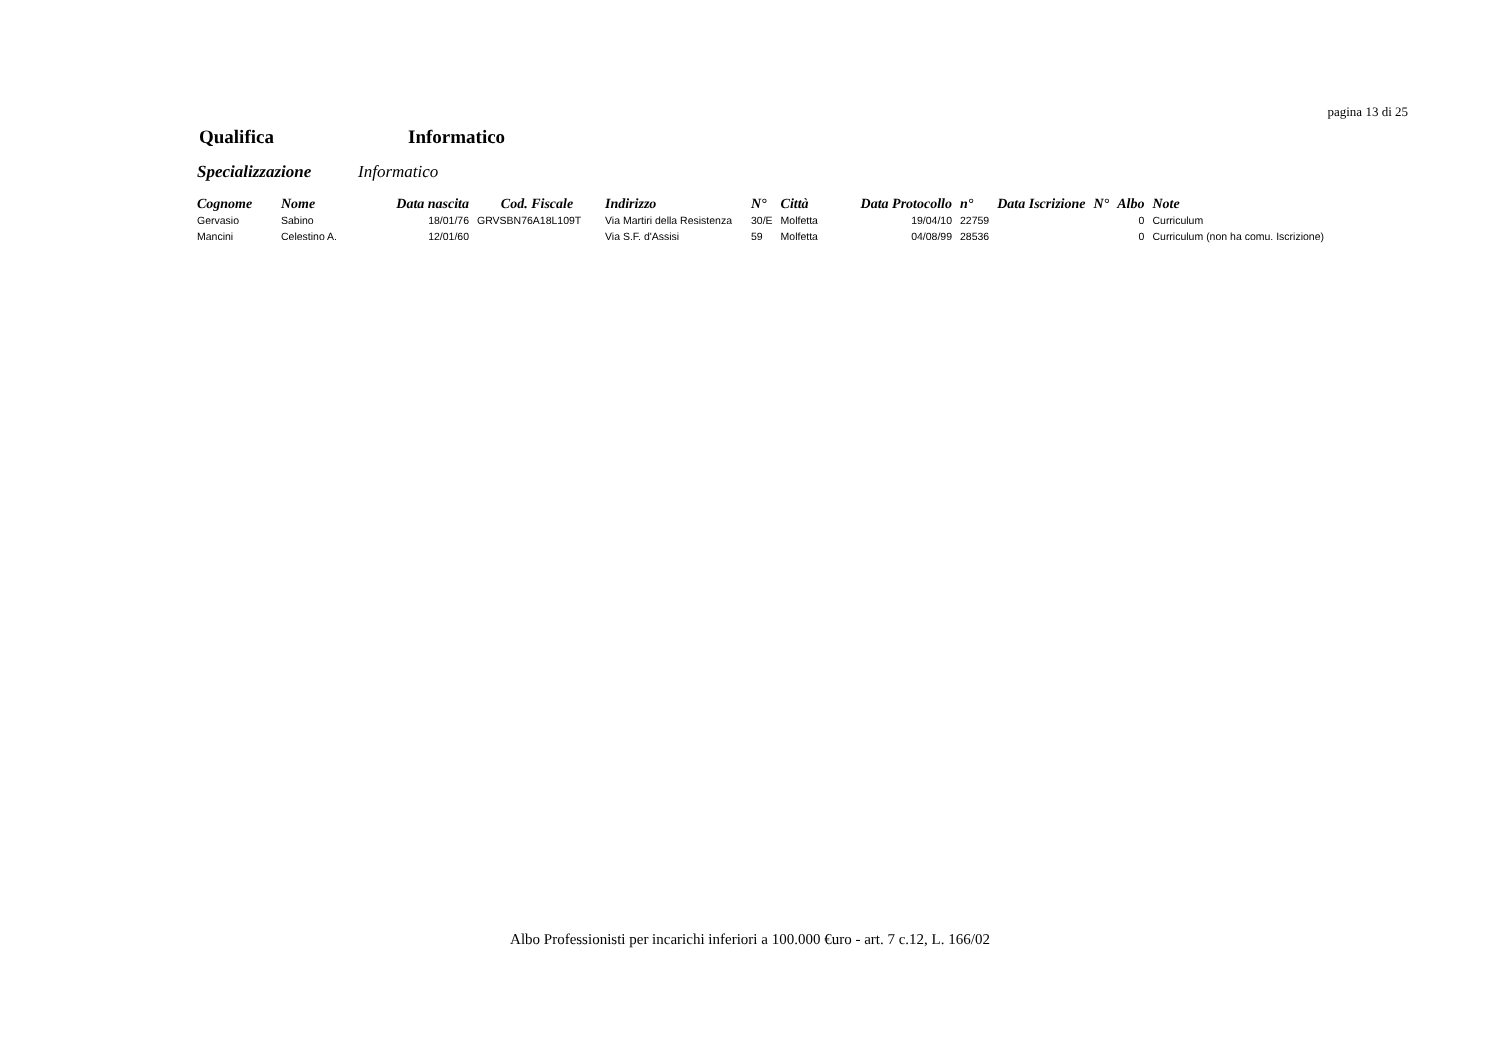pagina 13 di 25
Qualifica Informatico
Specializzazione Informatico
| Cognome | Nome | Data nascita | Cod. Fiscale | Indirizzo | N° | Città | Data Protocollo | n° | Data Iscrizione | N° | Albo | Note |
| --- | --- | --- | --- | --- | --- | --- | --- | --- | --- | --- | --- | --- |
| Gervasio | Sabino | 18/01/76 | GRVSBN76A18L109T | Via Martiri della Resistenza | 30/E | Molfetta | 19/04/10 | 22759 | | | 0 | Curriculum |
| Mancini | Celestino A. | 12/01/60 | | Via S.F. d'Assisi | 59 | Molfetta | 04/08/99 | 28536 | | | 0 | Curriculum (non ha comu. Iscrizione) |
Albo Professionisti per incarichi inferiori a 100.000 €uro - art. 7 c.12, L. 166/02